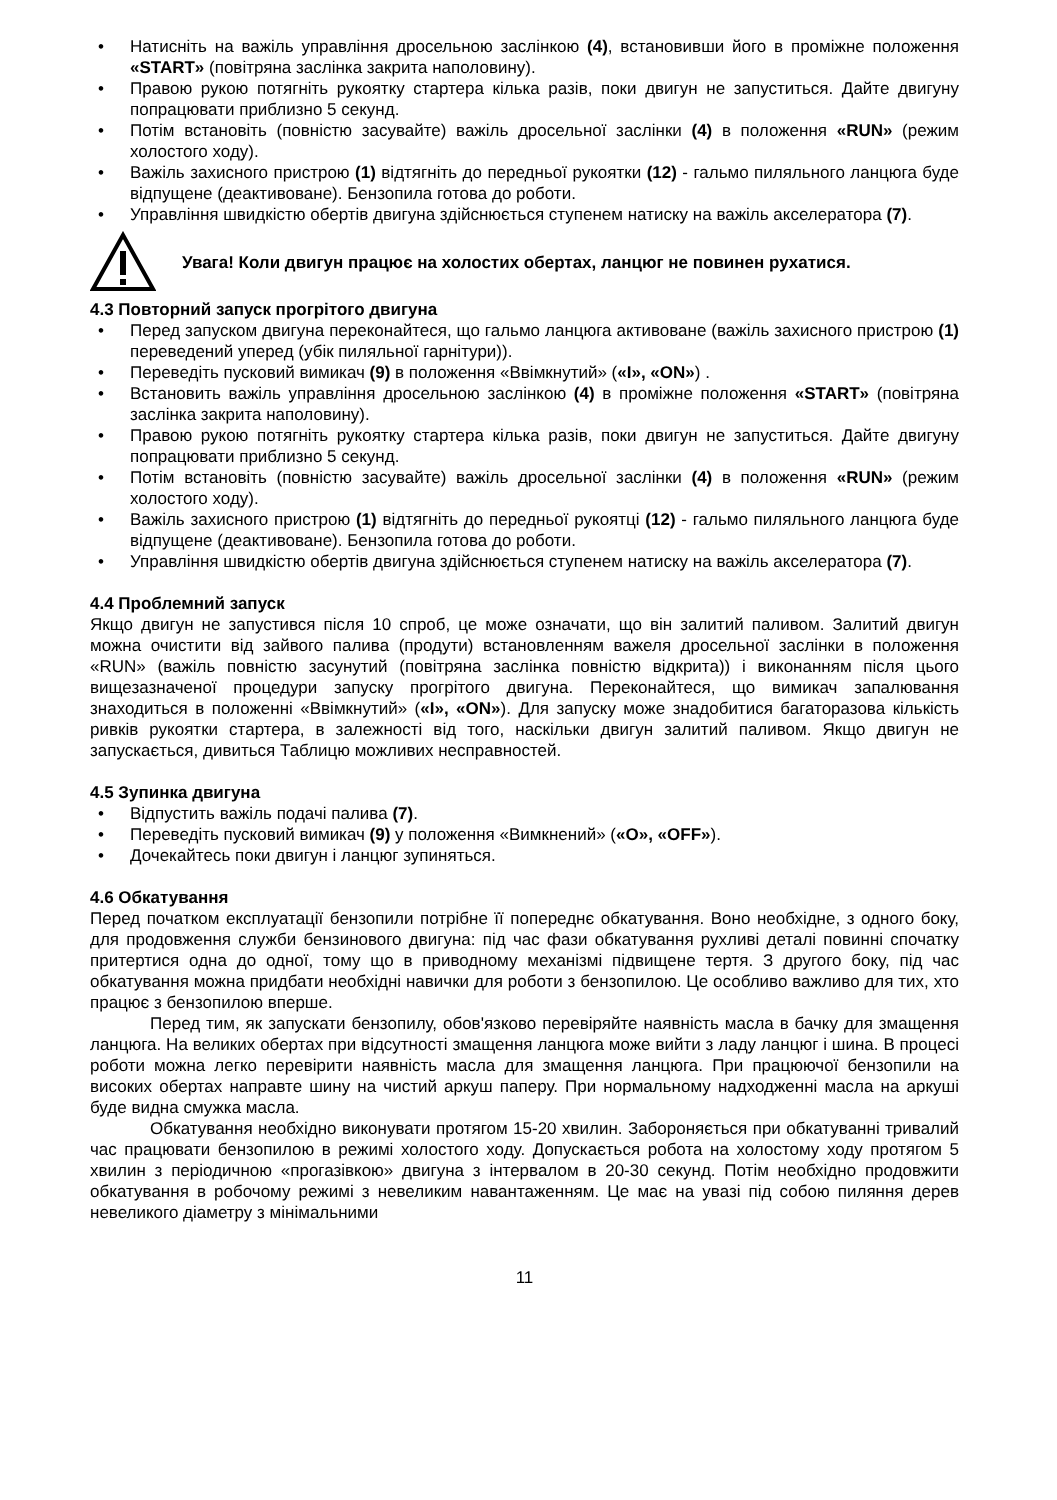• Натисніть на важіль управління дросельною заслінкою (4), встановивши його в проміжне положення «START» (повітряна заслінка закрита наполовину).
• Правою рукою потягніть рукоятку стартера кілька разів, поки двигун не запуститься. Дайте двигуну попрацювати приблизно 5 секунд.
• Потім встановіть (повністю засувайте) важіль дросельної заслінки (4) в положення «RUN» (режим холостого ходу).
• Важіль захисного пристрою (1) відтягніть до передньої рукоятки (12) - гальмо пиляльного ланцюга буде відпущене (деактивоване). Бензопила готова до роботи.
• Управління швидкістю обертів двигуна здійснюється ступенем натиску на важіль акселератора (7).
Увага! Коли двигун працює на холостих обертах, ланцюг не повинен рухатися.
4.3 Повторний запуск прогрітого двигуна
• Перед запуском двигуна переконайтеся, що гальмо ланцюга активоване (важіль захисного пристрою (1) переведений уперед (убік пиляльної гарнітури)).
• Переведіть пусковий вимикач (9) в положення «Ввімкнутий» («I», «ON») .
• Встановить важіль управління дросельною заслінкою (4) в проміжне положення «START» (повітряна заслінка закрита наполовину).
• Правою рукою потягніть рукоятку стартера кілька разів, поки двигун не запуститься. Дайте двигуну попрацювати приблизно 5 секунд.
• Потім встановіть (повністю засувайте) важіль дросельної заслінки (4) в положення «RUN» (режим холостого ходу).
• Важіль захисного пристрою (1) відтягніть до передньої рукоятці (12) - гальмо пиляльного ланцюга буде відпущене (деактивоване). Бензопила готова до роботи.
• Управління швидкістю обертів двигуна здійснюється ступенем натиску на важіль акселератора (7).
4.4 Проблемний запуск
Якщо двигун не запустився після 10 спроб, це може означати, що він залитий паливом. Залитий двигун можна очистити від зайвого палива (продути) встановленням важеля дросельної заслінки в положення «RUN» (важіль повністю засунутий (повітряна заслінка повністю відкрита)) і виконанням після цього вищезазначеної процедури запуску прогрітого двигуна. Переконайтеся, що вимикач запалювання знаходиться в положенні «Ввімкнутий» («I», «ON»). Для запуску може знадобитися багаторазова кількість ривків рукоятки стартера, в залежності від того, наскільки двигун залитий паливом. Якщо двигун не запускається, дивиться Таблицю можливих несправностей.
4.5 Зупинка двигуна
• Відпустить важіль подачі палива (7).
• Переведіть пусковий вимикач (9) у положення «Вимкнений» («O», «OFF»).
• Дочекайтесь поки двигун і ланцюг зупиняться.
4.6 Обкатування
Перед початком експлуатації бензопили потрібне її попереднє обкатування. Воно необхідне, з одного боку, для продовження служби бензинового двигуна: під час фази обкатування рухливі деталі повинні спочатку притертися одна до одної, тому що в приводному механізмі підвищене тертя. З другого боку, під час обкатування можна придбати необхідні навички для роботи з бензопилою. Це особливо важливо для тих, хто працює з бензопилою вперше.
Перед тим, як запускати бензопилу, обов'язково перевіряйте наявність масла в бачку для змащення ланцюга. На великих обертах при відсутності змащення ланцюга може вийти з ладу ланцюг і шина. В процесі роботи можна легко перевірити наявність масла для змащення ланцюга. При працюючої бензопили на високих обертах направте шину на чистий аркуш паперу. При нормальному надходженні масла на аркуші буде видна смужка масла.
Обкатування необхідно виконувати протягом 15-20 хвилин. Забороняється при обкатуванні тривалий час працювати бензопилою в режимі холостого ходу. Допускається робота на холостому ходу протягом 5 хвилин з періодичною «прогазівкою» двигуна з інтервалом в 20-30 секунд. Потім необхідно продовжити обкатування в робочому режимі з невеликим навантаженням. Це має на увазі під собою пиляння дерев невеликого діаметру з мінімальними
11